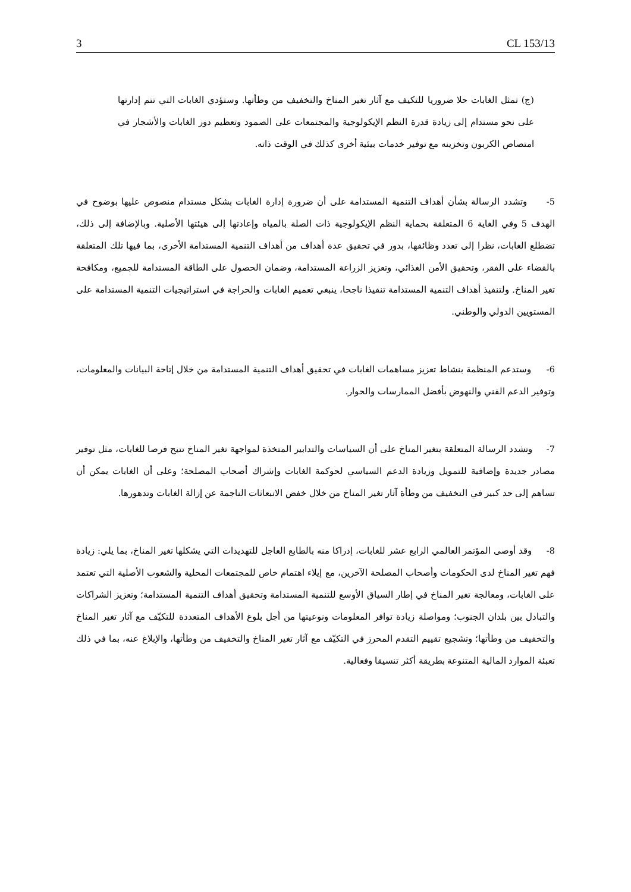3 CL 153/13
(ج) تمثل الغابات حلا ضروريا للتكيف مع آثار تغير المناخ والتخفيف من وطأتها. وستؤدي الغابات التي تتم إدارتها على نحو مستدام إلى زيادة قدرة النظم الإيكولوجية والمجتمعات على الصمود وتعظيم دور الغابات والأشجار في امتصاص الكربون وتخزينه مع توفير خدمات بيئية أخرى كذلك في الوقت ذاته.
5- وتشدد الرسالة بشأن أهداف التنمية المستدامة على أن ضرورة إدارة الغابات بشكل مستدام منصوص عليها بوضوح في الهدف 5 وفي الغاية 6 المتعلقة بحماية النظم الإيكولوجية ذات الصلة بالمياه وإعادتها إلى هيئتها الأصلية. وبالإضافة إلى ذلك، تضطلع الغابات، نظرا إلى تعدد وظائفها، بدور في تحقيق عدة أهداف من أهداف التنمية المستدامة الأخرى، بما فيها تلك المتعلقة بالقضاء على الفقر، وتحقيق الأمن الغذائي، وتعزيز الزراعة المستدامة، وضمان الحصول على الطاقة المستدامة للجميع، ومكافحة تغير المناخ. ولتنفيذ أهداف التنمية المستدامة تنفيذا ناجحا، ينبغي تعميم الغابات والحراجة في استراتيجيات التنمية المستدامة على المستويين الدولي والوطني.
6- وستدعم المنظمة بنشاط تعزيز مساهمات الغابات في تحقيق أهداف التنمية المستدامة من خلال إتاحة البيانات والمعلومات، وتوفير الدعم الفني والنهوض بأفضل الممارسات والحوار.
7- وتشدد الرسالة المتعلقة بتغير المناخ على أن السياسات والتدابير المتخذة لمواجهة تغير المناخ تتيح فرصا للغابات، مثل توفير مصادر جديدة وإضافية للتمويل وزيادة الدعم السياسي لحوكمة الغابات وإشراك أصحاب المصلحة؛ وعلى أن الغابات يمكن أن تساهم إلى حد كبير في التخفيف من وطأة آثار تغير المناخ من خلال خفض الانبعاثات الناجمة عن إزالة الغابات وتدهورها.
8- وقد أوصى المؤتمر العالمي الرابع عشر للغابات، إدراكا منه بالطابع العاجل للتهديدات التي يشكلها تغير المناخ، بما يلي: زيادة فهم تغير المناخ لدى الحكومات وأصحاب المصلحة الآخرين، مع إيلاء اهتمام خاص للمجتمعات المحلية والشعوب الأصلية التي تعتمد على الغابات، ومعالجة تغير المناخ في إطار السياق الأوسع للتنمية المستدامة وتحقيق أهداف التنمية المستدامة؛ وتعزيز الشراكات والتبادل بين بلدان الجنوب؛ ومواصلة زيادة توافر المعلومات ونوعيتها من أجل بلوغ الأهداف المتعددة للتكيّف مع آثار تغير المناخ والتخفيف من وطأتها؛ وتشجيع تقييم التقدم المحرز في التكيّف مع آثار تغير المناخ والتخفيف من وطأتها، والإبلاغ عنه، بما في ذلك تعبئة الموارد المالية المتنوعة بطريقة أكثر تنسيقا وفعالية.